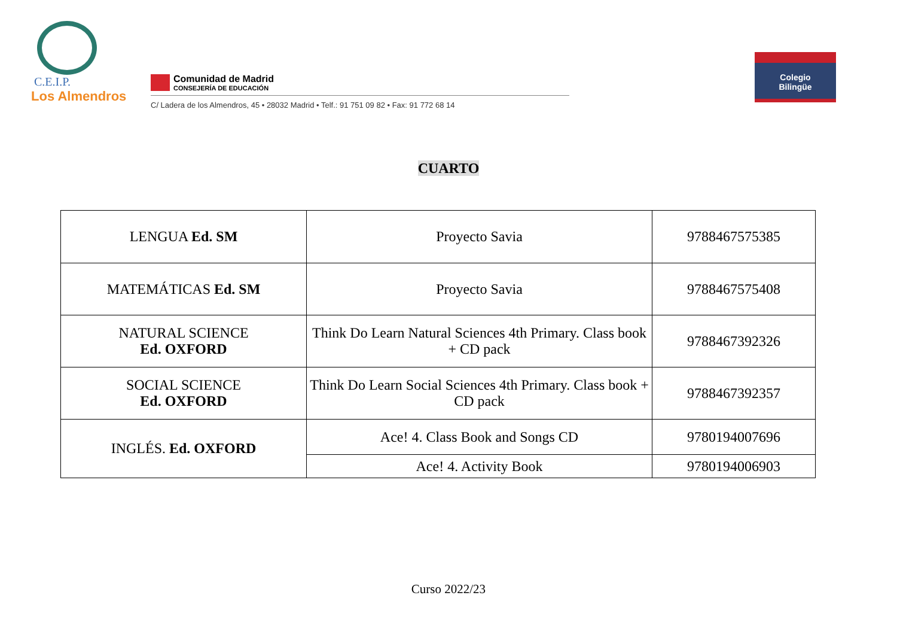C.E.I.P.
Los Almendros
Comunidad de Madrid
CONSEJERÍA DE EDUCACIÓN
C/ Ladera de los Almendros, 45 • 28032 Madrid • Telf.: 91 751 09 82 • Fax: 91 772 68 14
Colegio
Bilingüe
CUARTO
| LENGUA Ed. SM | Proyecto Savia | 9788467575385 |
| MATEMÁTICAS Ed. SM | Proyecto Savia | 9788467575408 |
| NATURAL SCIENCE Ed. OXFORD | Think Do Learn Natural Sciences 4th Primary. Class book + CD pack | 9788467392326 |
| SOCIAL SCIENCE Ed. OXFORD | Think Do Learn Social Sciences 4th Primary. Class book + CD pack | 9788467392357 |
| INGLÉS. Ed. OXFORD | Ace! 4. Class Book and Songs CD | 9780194007696 |
| | Ace! 4. Activity Book | 9780194006903 |
Curso 2022/23